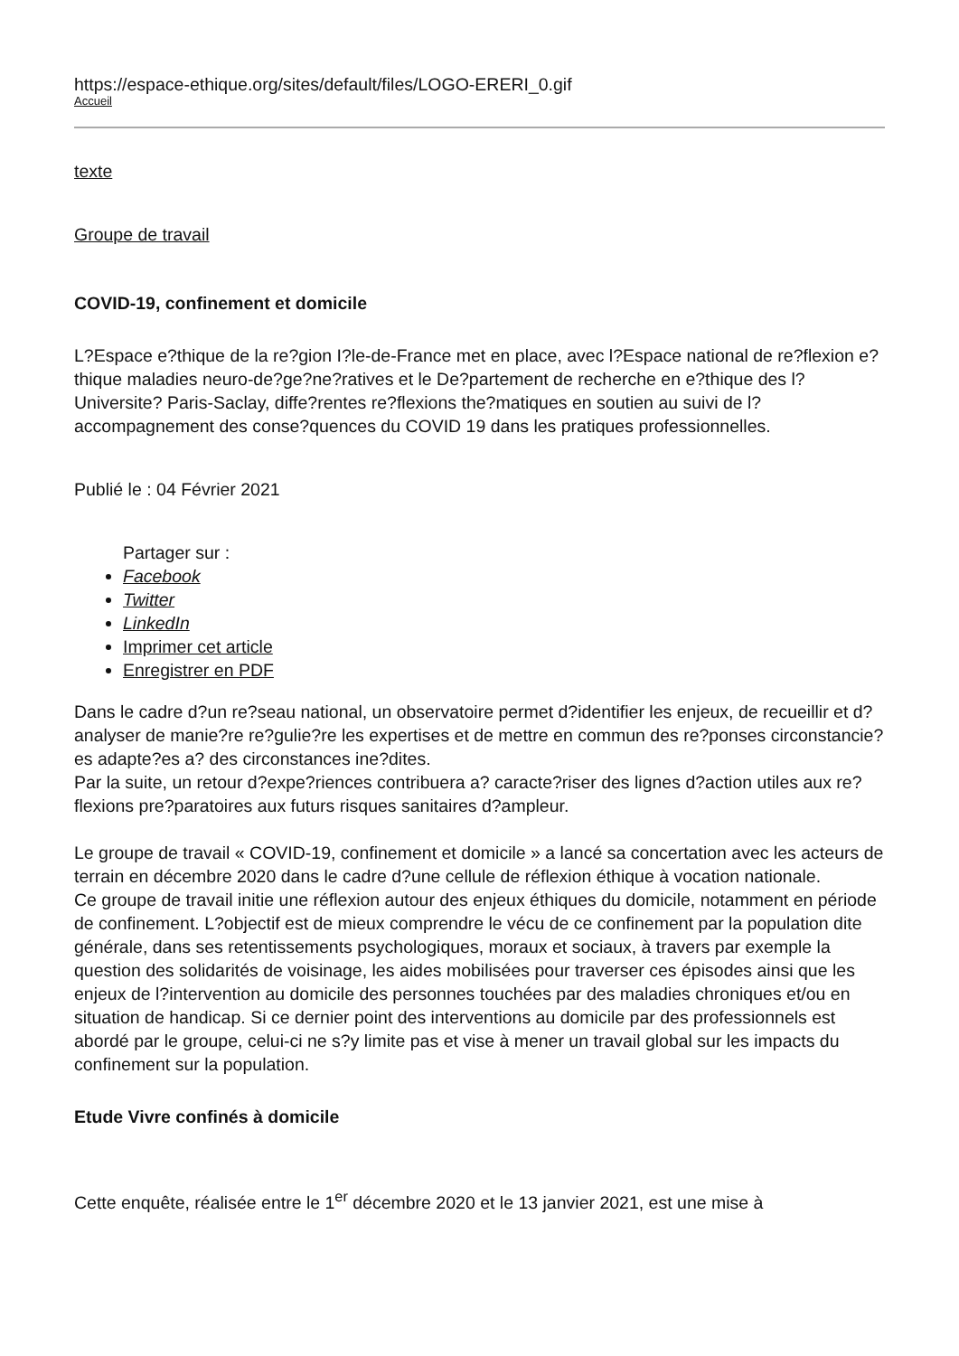https://espace-ethique.org/sites/default/files/LOGO-ERERI_0.gif
Accueil
texte
Groupe de travail
COVID-19, confinement et domicile
L?Espace e?thique de la re?gion I?le-de-France met en place, avec l?Espace national de re?flexion e?thique maladies neuro-de?ge?ne?ratives et le De?partement de recherche en e?thique des l?Universite? Paris-Saclay, diffe?rentes re?flexions the?matiques en soutien au suivi de l?accompagnement des conse?quences du COVID 19 dans les pratiques professionnelles.
Publié le : 04 Février 2021
Partager sur :
Facebook
Twitter
LinkedIn
Imprimer cet article
Enregistrer en PDF
Dans le cadre d?un re?seau national, un observatoire permet d?identifier les enjeux, de recueillir et d?analyser de manie?re re?gulie?re les expertises et de mettre en commun des re?ponses circonstancie?es adapte?es a? des circonstances ine?dites.
Par la suite, un retour d?expe?riences contribuera a? caracte?riser des lignes d?action utiles aux re?flexions pre?paratoires aux futurs risques sanitaires d?ampleur.
Le groupe de travail « COVID-19, confinement et domicile » a lancé sa concertation avec les acteurs de terrain en décembre 2020 dans le cadre d?une cellule de réflexion éthique à vocation nationale.
Ce groupe de travail initie une réflexion autour des enjeux éthiques du domicile, notamment en période de confinement. L?objectif est de mieux comprendre le vécu de ce confinement par la population dite générale, dans ses retentissements psychologiques, moraux et sociaux, à travers par exemple la question des solidarités de voisinage, les aides mobilisées pour traverser ces épisodes ainsi que les enjeux de l?intervention au domicile des personnes touchées par des maladies chroniques et/ou en situation de handicap. Si ce dernier point des interventions au domicile par des professionnels est abordé par le groupe, celui-ci ne s?y limite pas et vise à mener un travail global sur les impacts du confinement sur la population.
Etude Vivre confinés à domicile
Cette enquête, réalisée entre le 1<sup>er</sup> décembre 2020 et le 13 janvier 2021, est une mise à